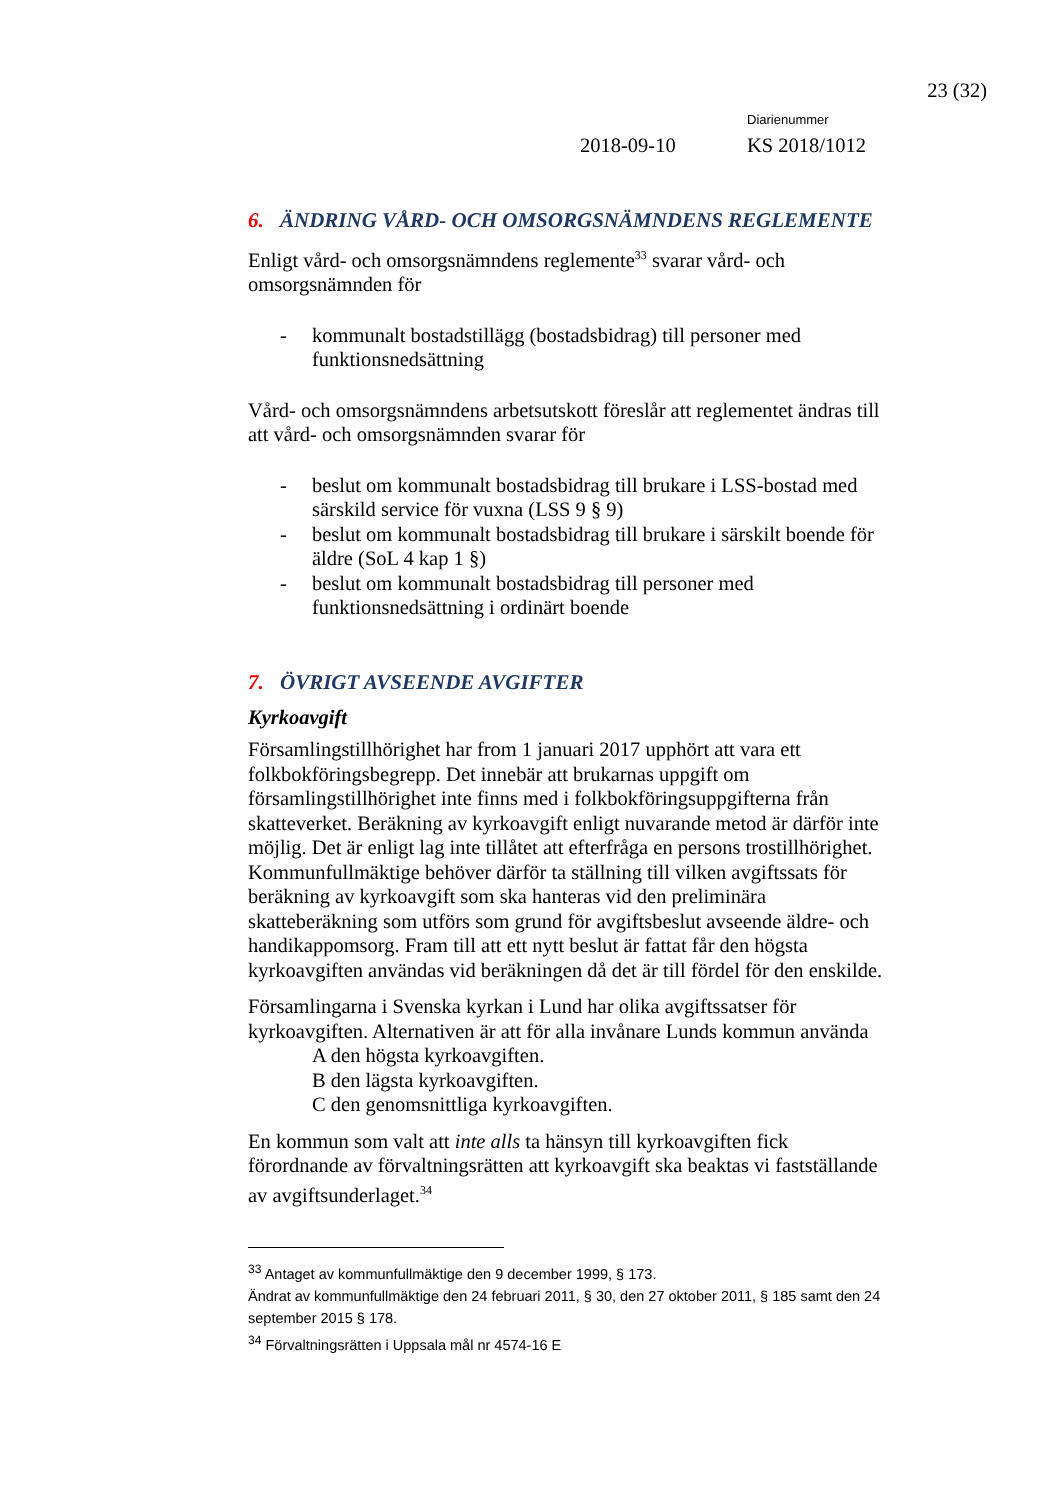23 (32)
Diarienummer
2018-09-10 KS 2018/1012
6. ÄNDRING VÅRD- OCH OMSORGSNÄMNDENS REGLEMENTE
Enligt vård- och omsorgsnämndens reglemente<sup>33</sup> svarar vård- och omsorgsnämnden för
- kommunalt bostadstillägg (bostadsbidrag) till personer med funktionsnedsättning
Vård- och omsorgsnämndens arbetsutskott föreslår att reglementet ändras till att vård- och omsorgsnämnden svarar för
- beslut om kommunalt bostadsbidrag till brukare i LSS-bostad med särskild service för vuxna (LSS 9 § 9)
- beslut om kommunalt bostadsbidrag till brukare i särskilt boende för äldre (SoL 4 kap 1 §)
- beslut om kommunalt bostadsbidrag till personer med funktionsnedsättning i ordinärt boende
7. ÖVRIGT AVSEENDE AVGIFTER
Kyrkoavgift
Församlingstillhörighet har from 1 januari 2017 upphört att vara ett folkbokföringsbegrepp. Det innebär att brukarnas uppgift om församlingstillhörighet inte finns med i folkbokföringsuppgifterna från skatteverket. Beräkning av kyrkoavgift enligt nuvarande metod är därför inte möjlig. Det är enligt lag inte tillåtet att efterfråga en persons trostillhörighet. Kommunfullmäktige behöver därför ta ställning till vilken avgiftssats för beräkning av kyrkoavgift som ska hanteras vid den preliminära skatteberäkning som utförs som grund för avgiftsbeslut avseende äldre- och handikappomsorg. Fram till att ett nytt beslut är fattat får den högsta kyrkoavgiften användas vid beräkningen då det är till fördel för den enskilde.
Församlingarna i Svenska kyrkan i Lund har olika avgiftssatser för kyrkoavgiften. Alternativen är att för alla invånare Lunds kommun använda
A den högsta kyrkoavgiften.
B den lägsta kyrkoavgiften.
C den genomsnittliga kyrkoavgiften.
En kommun som valt att inte alls ta hänsyn till kyrkoavgiften fick förordnande av förvaltningsrätten att kyrkoavgift ska beaktas vi fastställande av avgiftsunderlaget.<sup>34</sup>
<sup>33</sup> Antaget av kommunfullmäktige den 9 december 1999, § 173.
Ändrat av kommunfullmäktige den 24 februari 2011, § 30, den 27 oktober 2011, § 185 samt den 24 september 2015 § 178.
<sup>34</sup> Förvaltningsrätten i Uppsala mål nr 4574-16 E